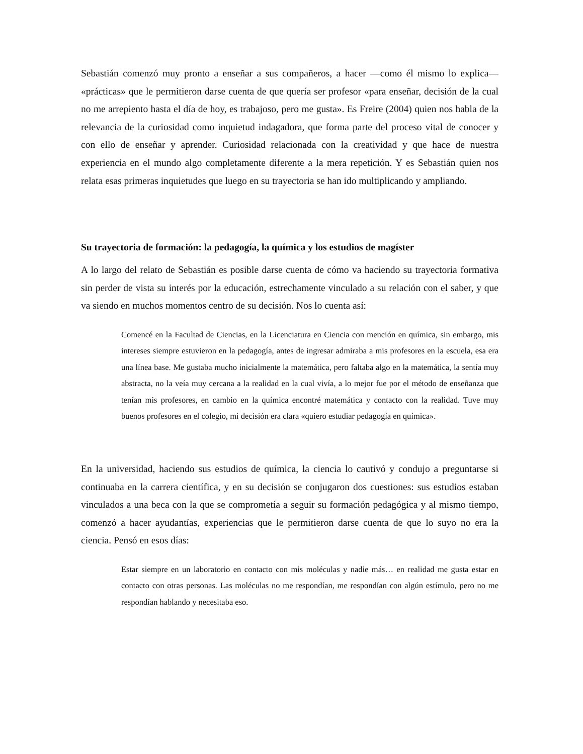Sebastián comenzó muy pronto a enseñar a sus compañeros, a hacer —como él mismo lo explica— «prácticas» que le permitieron darse cuenta de que quería ser profesor «para enseñar, decisión de la cual no me arrepiento hasta el día de hoy, es trabajoso, pero me gusta». Es Freire (2004) quien nos habla de la relevancia de la curiosidad como inquietud indagadora, que forma parte del proceso vital de conocer y con ello de enseñar y aprender. Curiosidad relacionada con la creatividad y que hace de nuestra experiencia en el mundo algo completamente diferente a la mera repetición. Y es Sebastián quien nos relata esas primeras inquietudes que luego en su trayectoria se han ido multiplicando y ampliando.
Su trayectoria de formación: la pedagogía, la química y los estudios de magíster
A lo largo del relato de Sebastián es posible darse cuenta de cómo va haciendo su trayectoria formativa sin perder de vista su interés por la educación, estrechamente vinculado a su relación con el saber, y que va siendo en muchos momentos centro de su decisión. Nos lo cuenta así:
Comencé en la Facultad de Ciencias, en la Licenciatura en Ciencia con mención en química, sin embargo, mis intereses siempre estuvieron en la pedagogía, antes de ingresar admiraba a mis profesores en la escuela, esa era una línea base. Me gustaba mucho inicialmente la matemática, pero faltaba algo en la matemática, la sentía muy abstracta, no la veía muy cercana a la realidad en la cual vivía, a lo mejor fue por el método de enseñanza que tenían mis profesores, en cambio en la química encontré matemática y contacto con la realidad. Tuve muy buenos profesores en el colegio, mi decisión era clara «quiero estudiar pedagogía en química».
En la universidad, haciendo sus estudios de química, la ciencia lo cautivó y condujo a preguntarse si continuaba en la carrera científica, y en su decisión se conjugaron dos cuestiones: sus estudios estaban vinculados a una beca con la que se comprometía a seguir su formación pedagógica y al mismo tiempo, comenzó a hacer ayudantías, experiencias que le permitieron darse cuenta de que lo suyo no era la ciencia. Pensó en esos días:
Estar siempre en un laboratorio en contacto con mis moléculas y nadie más… en realidad me gusta estar en contacto con otras personas. Las moléculas no me respondían, me respondían con algún estímulo, pero no me respondían hablando y necesitaba eso.